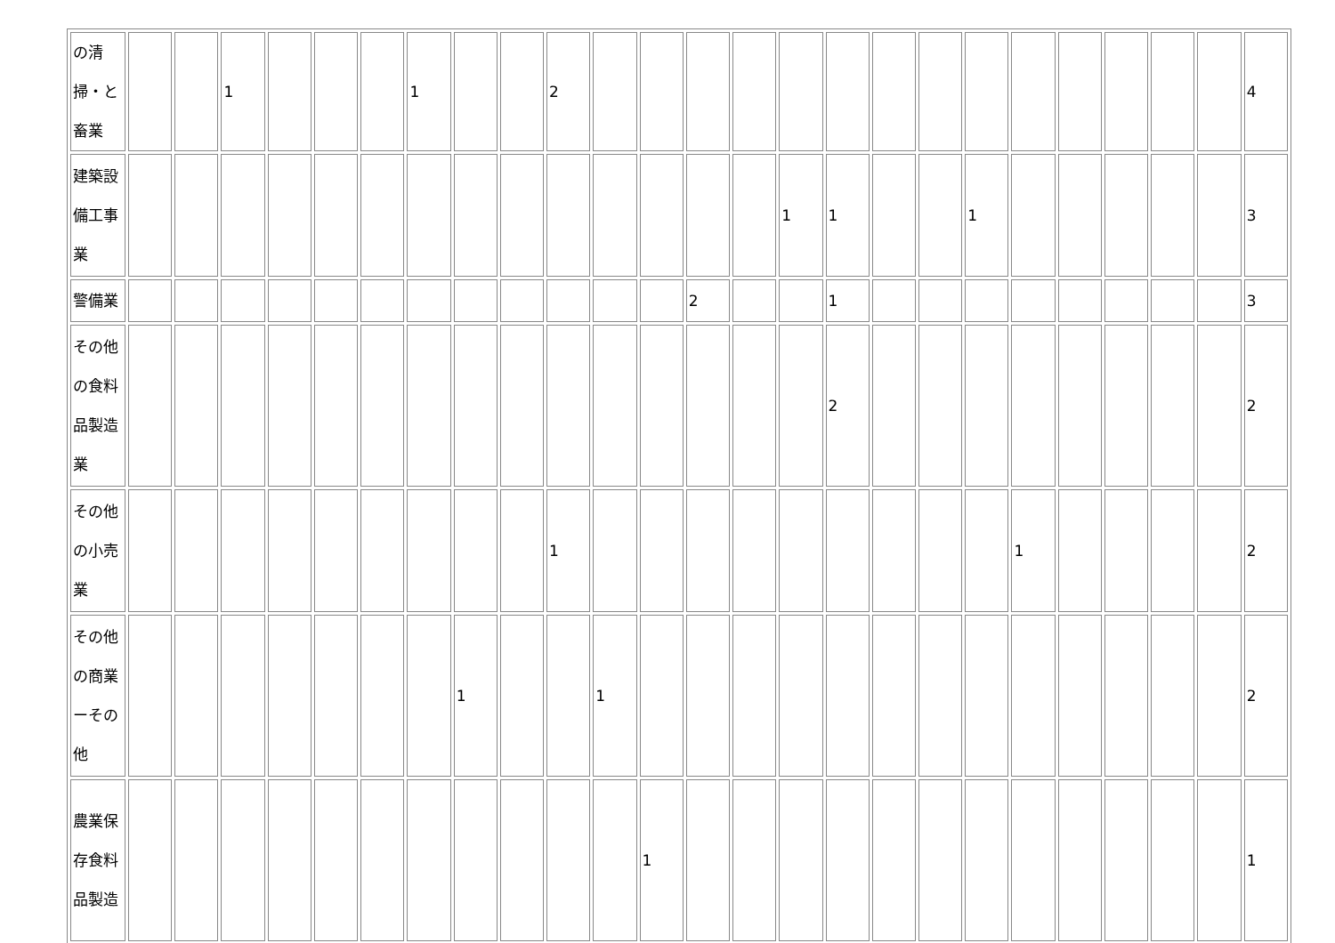| の清 掃・と 畜業 | | | 1 | | | | 1 | | | 2 | | | | | | | | | | | | | | | 4 |
| 建築設 備工事 業 | | | | | | | | | | | | | | | 1 | 1 | | | 1 | | | | | | 3 |
| 警備業 | | | | | | | | | | | | | 2 | | | 1 | | | | | | | | | 3 |
| その他 の食料 品製造 業 | | | | | | | | | | | | | | | | 2 | | | | | | | | | 2 |
| その他 の小売 業 | | | | | | | | | | 1 | | | | | | | | | | 1 | | | | | 2 |
| その他 の商業 ーその 他 | | | | | | | | 1 | | | 1 | | | | | | | | | | | | | | 2 |
| 農業保 存食料 品製造 | | | | | | | | | | | | 1 | | | | | | | | | | | | | 1 |